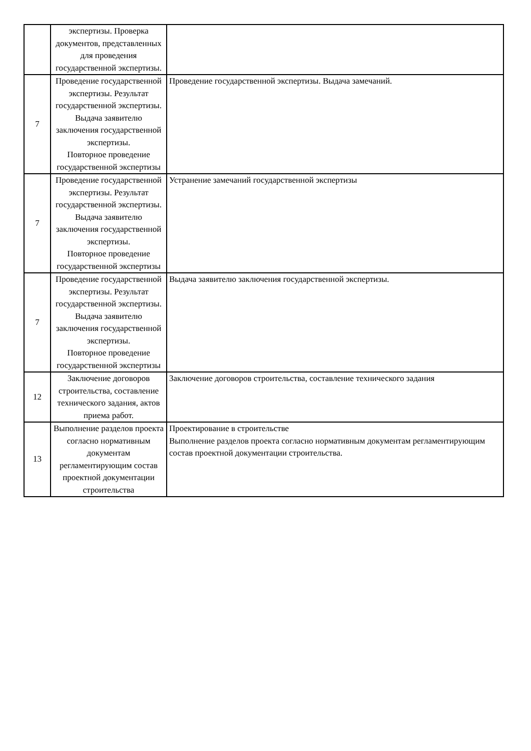| | экспертизы. Проверка документов, представленных для проведения государственной экспертизы. | |
| 7 | Проведение государственной экспертизы. Результат государственной экспертизы. Выдача заявителю заключения государственной экспертизы. Повторное проведение государственной экспертизы | Проведение государственной экспертизы. Выдача замечаний. |
| 7 | Проведение государственной экспертизы. Результат государственной экспертизы. Выдача заявителю заключения государственной экспертизы. Повторное проведение государственной экспертизы | Устранение замечаний государственной экспертизы |
| 7 | Проведение государственной экспертизы. Результат государственной экспертизы. Выдача заявителю заключения государственной экспертизы. Повторное проведение государственной экспертизы | Выдача заявителю заключения государственной экспертизы. |
| 12 | Заключение договоров строительства, составление технического задания, актов приема работ. | Заключение договоров строительства, составление технического задания |
| 13 | Выполнение разделов проекта согласно нормативным документам регламентирующим состав проектной документации строительства | Проектирование в строительстве Выполнение разделов проекта согласно нормативным документам регламентирующим состав проектной документации строительства. |